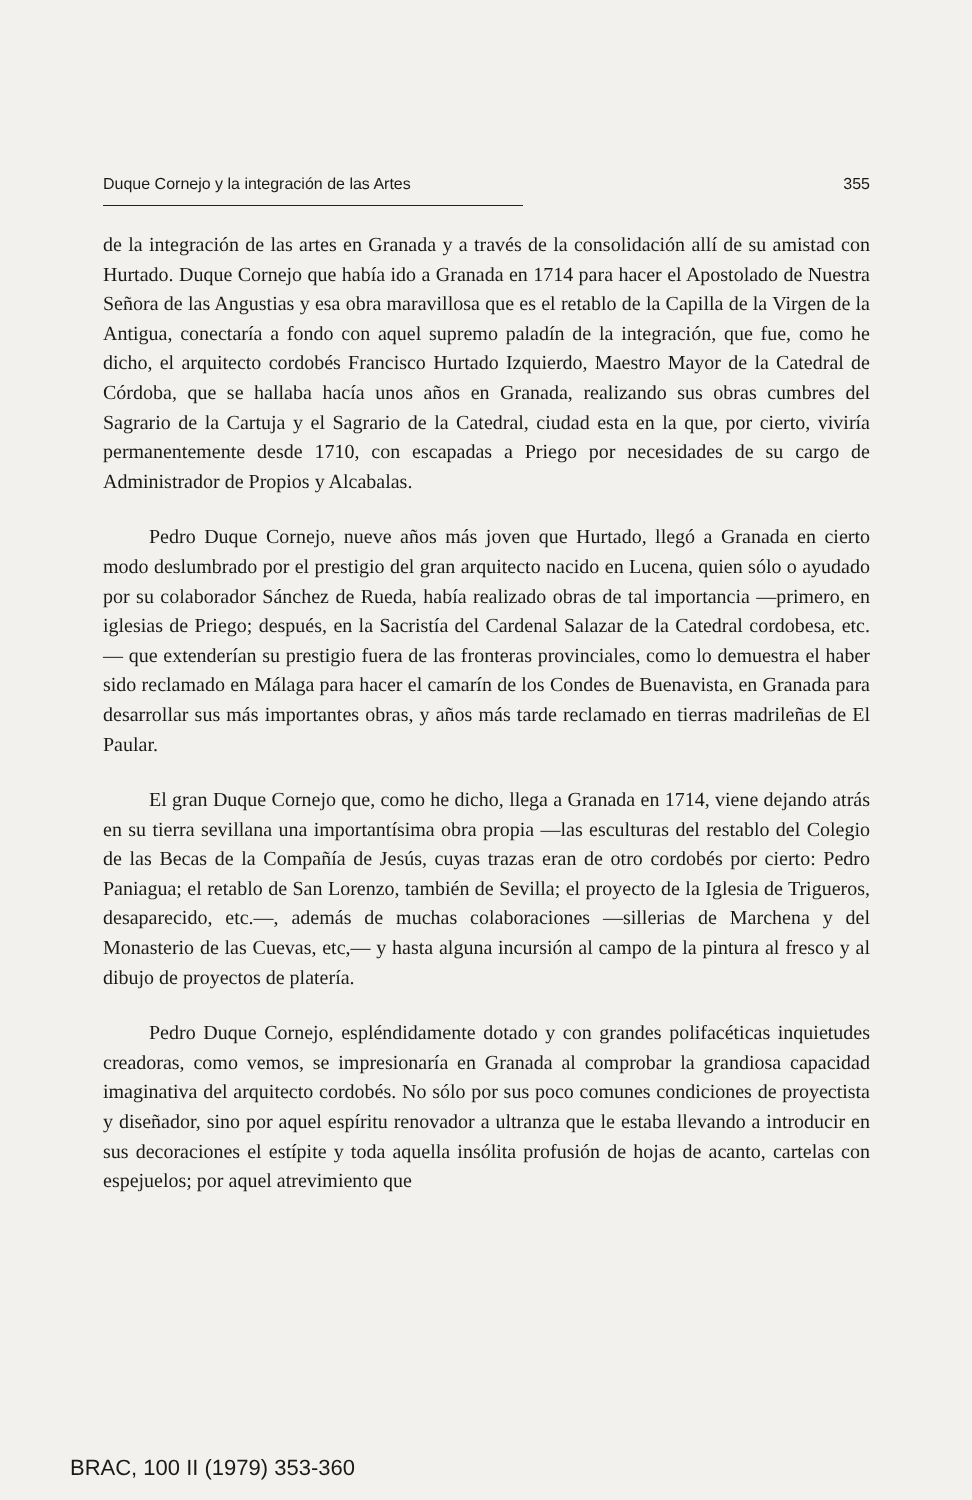Duque Cornejo y la integración de las Artes 355
de la integración de las artes en Granada y a través de la consolidación allí de su amistad con Hurtado. Duque Cornejo que había ido a Granada en 1714 para hacer el Apostolado de Nuestra Señora de las Angustias y esa obra maravillosa que es el retablo de la Capilla de la Virgen de la Antigua, conectaría a fondo con aquel supremo paladín de la integración, que fue, como he dicho, el arquitecto cordobés Francisco Hurtado Izquierdo, Maestro Mayor de la Catedral de Córdoba, que se hallaba hacía unos años en Granada, realizando sus obras cumbres del Sagrario de la Cartuja y el Sagrario de la Catedral, ciudad esta en la que, por cierto, viviría permanentemente desde 1710, con escapadas a Priego por necesidades de su cargo de Administrador de Propios y Alcabalas.
Pedro Duque Cornejo, nueve años más joven que Hurtado, llegó a Granada en cierto modo deslumbrado por el prestigio del gran arquitecto nacido en Lucena, quien sólo o ayudado por su colaborador Sánchez de Rueda, había realizado obras de tal importancia —primero, en iglesias de Priego; después, en la Sacristía del Cardenal Salazar de la Catedral cordobesa, etc.— que extenderían su prestigio fuera de las fronteras provinciales, como lo demuestra el haber sido reclamado en Málaga para hacer el camarín de los Condes de Buenavista, en Granada para desarrollar sus más importantes obras, y años más tarde reclamado en tierras madrileñas de El Paular.
El gran Duque Cornejo que, como he dicho, llega a Granada en 1714, viene dejando atrás en su tierra sevillana una importantísima obra propia —las esculturas del restablo del Colegio de las Becas de la Compañía de Jesús, cuyas trazas eran de otro cordobés por cierto: Pedro Paniagua; el retablo de San Lorenzo, también de Sevilla; el proyecto de la Iglesia de Trigueros, desaparecido, etc.—, además de muchas colaboraciones —sillerias de Marchena y del Monasterio de las Cuevas, etc,— y hasta alguna incursión al campo de la pintura al fresco y al dibujo de proyectos de platería.
Pedro Duque Cornejo, espléndidamente dotado y con grandes polifacéticas inquietudes creadoras, como vemos, se impresionaría en Granada al comprobar la grandiosa capacidad imaginativa del arquitecto cordobés. No sólo por sus poco comunes condiciones de proyectista y diseñador, sino por aquel espíritu renovador a ultranza que le estaba llevando a introducir en sus decoraciones el estípite y toda aquella insólita profusión de hojas de acanto, cartelas con espejuelos; por aquel atrevimiento que
BRAC, 100 II (1979) 353-360